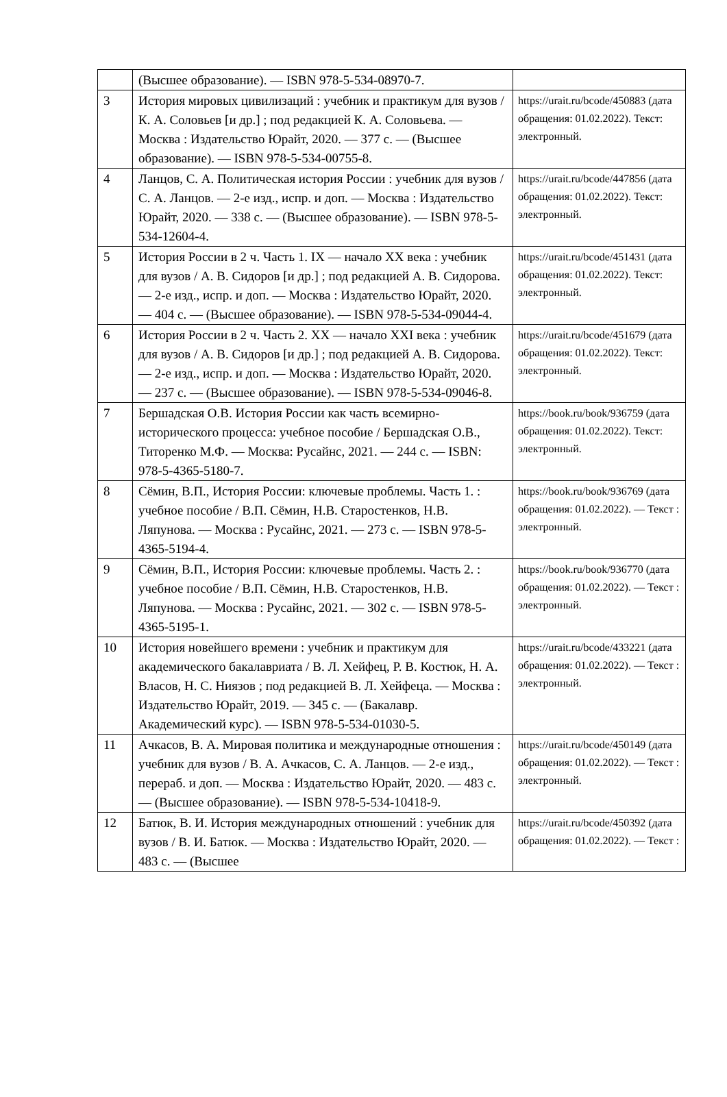| | (Высшее образование). — ISBN 978-5-534-08970-7. | |
| 3 | История мировых цивилизаций : учебник и практикум для вузов / К. А. Соловьев [и др.] ; под редакцией К. А. Соловьева. — Москва : Издательство Юрайт, 2020. — 377 с. — (Высшее образование). — ISBN 978-5-534-00755-8. | https://urait.ru/bcode/450883 (дата обращения: 01.02.2022). Текст: электронный. |
| 4 | Ланцов, С. А. Политическая история России : учебник для вузов / С. А. Ланцов. — 2-е изд., испр. и доп. — Москва : Издательство Юрайт, 2020. — 338 с. — (Высшее образование). — ISBN 978-5-534-12604-4. | https://urait.ru/bcode/447856 (дата обращения: 01.02.2022). Текст: электронный. |
| 5 | История России в 2 ч. Часть 1. IX — начало XX века : учебник для вузов / А. В. Сидоров [и др.] ; под редакцией А. В. Сидорова. — 2-е изд., испр. и доп. — Москва : Издательство Юрайт, 2020. — 404 с. — (Высшее образование). — ISBN 978-5-534-09044-4. | https://urait.ru/bcode/451431 (дата обращения: 01.02.2022). Текст: электронный. |
| 6 | История России в 2 ч. Часть 2. XX — начало XXI века : учебник для вузов / А. В. Сидоров [и др.] ; под редакцией А. В. Сидорова. — 2-е изд., испр. и доп. — Москва : Издательство Юрайт, 2020. — 237 с. — (Высшее образование). — ISBN 978-5-534-09046-8. | https://urait.ru/bcode/451679 (дата обращения: 01.02.2022). Текст: электронный. |
| 7 | Бершадская О.В. История России как часть всемирно-исторического процесса: учебное пособие / Бершадская О.В., Титоренко М.Ф. — Москва: Русайнс, 2021. — 244 с. — ISBN: 978-5-4365-5180-7. | https://book.ru/book/936759 (дата обращения: 01.02.2022). Текст: электронный. |
| 8 | Сёмин, В.П., История России: ключевые проблемы. Часть 1. : учебное пособие / В.П. Сёмин, Н.В. Старостенков, Н.В. Ляпунова. — Москва : Русайнс, 2021. — 273 с. — ISBN 978-5-4365-5194-4. | https://book.ru/book/936769 (дата обращения: 01.02.2022). — Текст : электронный. |
| 9 | Сёмин, В.П., История России: ключевые проблемы. Часть 2. : учебное пособие / В.П. Сёмин, Н.В. Старостенков, Н.В. Ляпунова. — Москва : Русайнс, 2021. — 302 с. — ISBN 978-5-4365-5195-1. | https://book.ru/book/936770 (дата обращения: 01.02.2022). — Текст : электронный. |
| 10 | История новейшего времени : учебник и практикум для академического бакалавриата / В. Л. Хейфец, Р. В. Костюк, Н. А. Власов, Н. С. Ниязов ; под редакцией В. Л. Хейфеца. — Москва : Издательство Юрайт, 2019. — 345 с. — (Бакалавр. Академический курс). — ISBN 978-5-534-01030-5. | https://urait.ru/bcode/433221 (дата обращения: 01.02.2022). — Текст : электронный. |
| 11 | Ачкасов, В. А. Мировая политика и международные отношения : учебник для вузов / В. А. Ачкасов, С. А. Ланцов. — 2-е изд., перераб. и доп. — Москва : Издательство Юрайт, 2020. — 483 с. — (Высшее образование). — ISBN 978-5-534-10418-9. | https://urait.ru/bcode/450149 (дата обращения: 01.02.2022). — Текст : электронный. |
| 12 | Батюк, В. И. История международных отношений : учебник для вузов / В. И. Батюк. — Москва : Издательство Юрайт, 2020. — 483 с. — (Высшее | https://urait.ru/bcode/450392 (дата обращения: 01.02.2022). — Текст : |